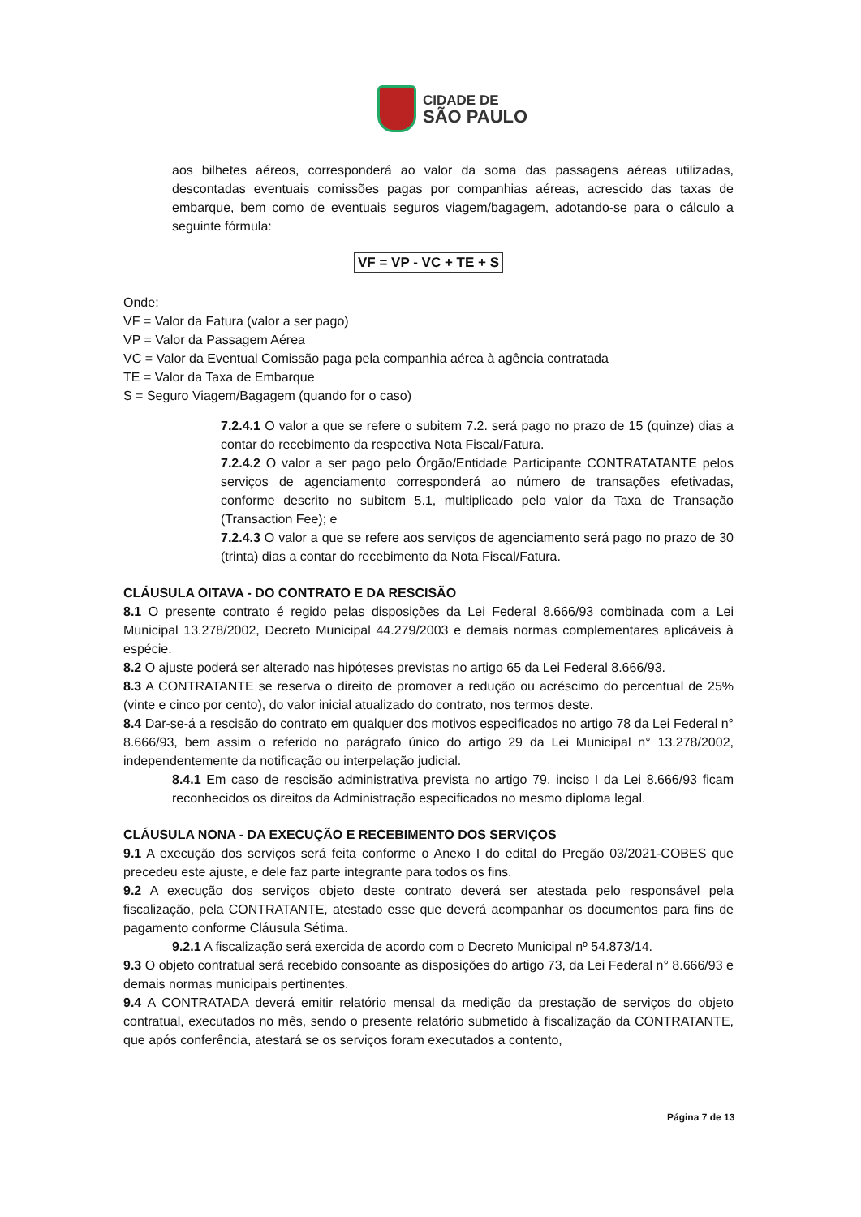CIDADE DE
SÃO PAULO
aos bilhetes aéreos, corresponderá ao valor da soma das passagens aéreas utilizadas, descontadas eventuais comissões pagas por companhias aéreas, acrescido das taxas de embarque, bem como de eventuais seguros viagem/bagagem, adotando-se para o cálculo a seguinte fórmula:
VF = VP - VC + TE + S
Onde:
VF = Valor da Fatura (valor a ser pago)
VP = Valor da Passagem Aérea
VC = Valor da Eventual Comissão paga pela companhia aérea à agência contratada
TE = Valor da Taxa de Embarque
S = Seguro Viagem/Bagagem (quando for o caso)
7.2.4.1 O valor a que se refere o subitem 7.2. será pago no prazo de 15 (quinze) dias a contar do recebimento da respectiva Nota Fiscal/Fatura.
7.2.4.2 O valor a ser pago pelo Órgão/Entidade Participante CONTRATATANTE pelos serviços de agenciamento corresponderá ao número de transações efetivadas, conforme descrito no subitem 5.1, multiplicado pelo valor da Taxa de Transação (Transaction Fee); e
7.2.4.3 O valor a que se refere aos serviços de agenciamento será pago no prazo de 30 (trinta) dias a contar do recebimento da Nota Fiscal/Fatura.
CLÁUSULA OITAVA - DO CONTRATO E DA RESCISÃO
8.1 O presente contrato é regido pelas disposições da Lei Federal 8.666/93 combinada com a Lei Municipal 13.278/2002, Decreto Municipal 44.279/2003 e demais normas complementares aplicáveis à espécie.
8.2 O ajuste poderá ser alterado nas hipóteses previstas no artigo 65 da Lei Federal 8.666/93.
8.3 A CONTRATANTE se reserva o direito de promover a redução ou acréscimo do percentual de 25% (vinte e cinco por cento), do valor inicial atualizado do contrato, nos termos deste.
8.4 Dar-se-á a rescisão do contrato em qualquer dos motivos especificados no artigo 78 da Lei Federal n° 8.666/93, bem assim o referido no parágrafo único do artigo 29 da Lei Municipal n° 13.278/2002, independentemente da notificação ou interpelação judicial.
8.4.1 Em caso de rescisão administrativa prevista no artigo 79, inciso I da Lei 8.666/93 ficam reconhecidos os direitos da Administração especificados no mesmo diploma legal.
CLÁUSULA NONA - DA EXECUÇÃO E RECEBIMENTO DOS SERVIÇOS
9.1 A execução dos serviços será feita conforme o Anexo I do edital do Pregão 03/2021-COBES que precedeu este ajuste, e dele faz parte integrante para todos os fins.
9.2 A execução dos serviços objeto deste contrato deverá ser atestada pelo responsável pela fiscalização, pela CONTRATANTE, atestado esse que deverá acompanhar os documentos para fins de pagamento conforme Cláusula Sétima.
9.2.1 A fiscalização será exercida de acordo com o Decreto Municipal nº 54.873/14.
9.3 O objeto contratual será recebido consoante as disposições do artigo 73, da Lei Federal n° 8.666/93 e demais normas municipais pertinentes.
9.4 A CONTRATADA deverá emitir relatório mensal da medição da prestação de serviços do objeto contratual, executados no mês, sendo o presente relatório submetido à fiscalização da CONTRATANTE, que após conferência, atestará se os serviços foram executados a contento,
Página 7 de 13